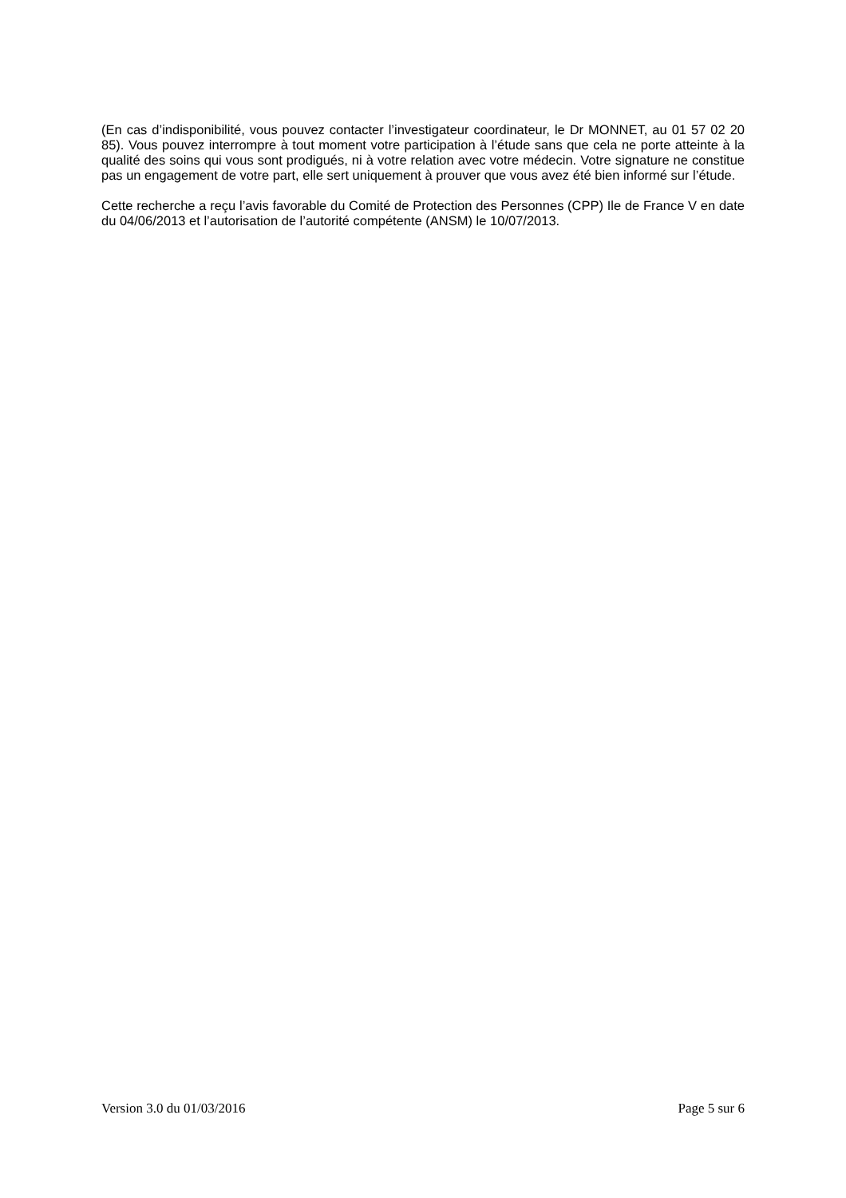(En cas d’indisponibilité, vous pouvez contacter l’investigateur coordinateur, le Dr MONNET, au 01 57 02 20 85). Vous pouvez interrompre à tout moment votre participation à l’étude sans que cela ne porte atteinte à la qualité des soins qui vous sont prodigués, ni à votre relation avec votre médecin. Votre signature ne constitue pas un engagement de votre part, elle sert uniquement à prouver que vous avez été bien informé sur l’étude.
Cette recherche a reçu l’avis favorable du Comité de Protection des Personnes (CPP) Ile de France V en date du 04/06/2013 et l’autorisation de l’autorité compétente (ANSM) le 10/07/2013.
Version 3.0 du 01/03/2016 Page 5 sur 6